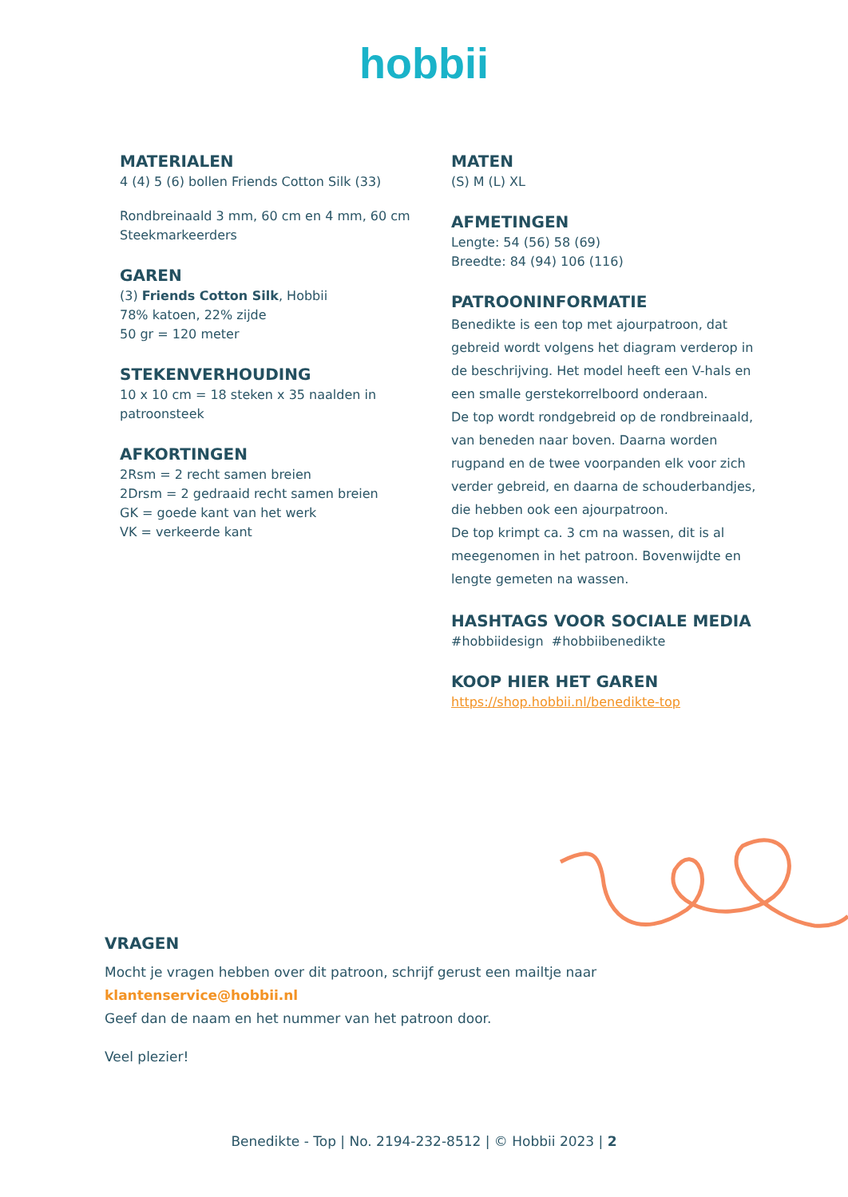hobbii
MATERIALEN
4 (4) 5 (6) bollen Friends Cotton Silk (33)
Rondbreinaald 3 mm, 60 cm en 4 mm, 60 cm
Steekmarkeerders
GAREN
(3) Friends Cotton Silk, Hobbii
78% katoen, 22% zijde
50 gr = 120 meter
STEKENVERHOUDING
10 x 10 cm = 18 steken x 35 naalden in patroonsteek
AFKORTINGEN
2Rsm = 2 recht samen breien
2Drsm = 2 gedraaid recht samen breien
GK = goede kant van het werk
VK = verkeerde kant
MATEN
(S) M (L) XL
AFMETINGEN
Lengte: 54 (56) 58 (69)
Breedte: 84 (94) 106 (116)
PATROONINFORMATIE
Benedikte is een top met ajourpatroon, dat gebreid wordt volgens het diagram verderop in de beschrijving. Het model heeft een V-hals en een smalle gerstekorrelboord onderaan.
De top wordt rondgebreid op de rondbreinaald, van beneden naar boven. Daarna worden rugpand en de twee voorpanden elk voor zich verder gebreid, en daarna de schouderbandjes, die hebben ook een ajourpatroon.
De top krimpt ca. 3 cm na wassen, dit is al meegenomen in het patroon. Bovenwijdte en lengte gemeten na wassen.
HASHTAGS VOOR SOCIALE MEDIA
#hobbiidesign #hobbiibenedikte
KOOP HIER HET GAREN
https://shop.hobbii.nl/benedikte-top
VRAGEN
Mocht je vragen hebben over dit patroon, schrijf gerust een mailtje naar
klantenservice@hobbii.nl
Geef dan de naam en het nummer van het patroon door.
Veel plezier!
Benedikte - Top | No. 2194-232-8512 | © Hobbii 2023 | 2